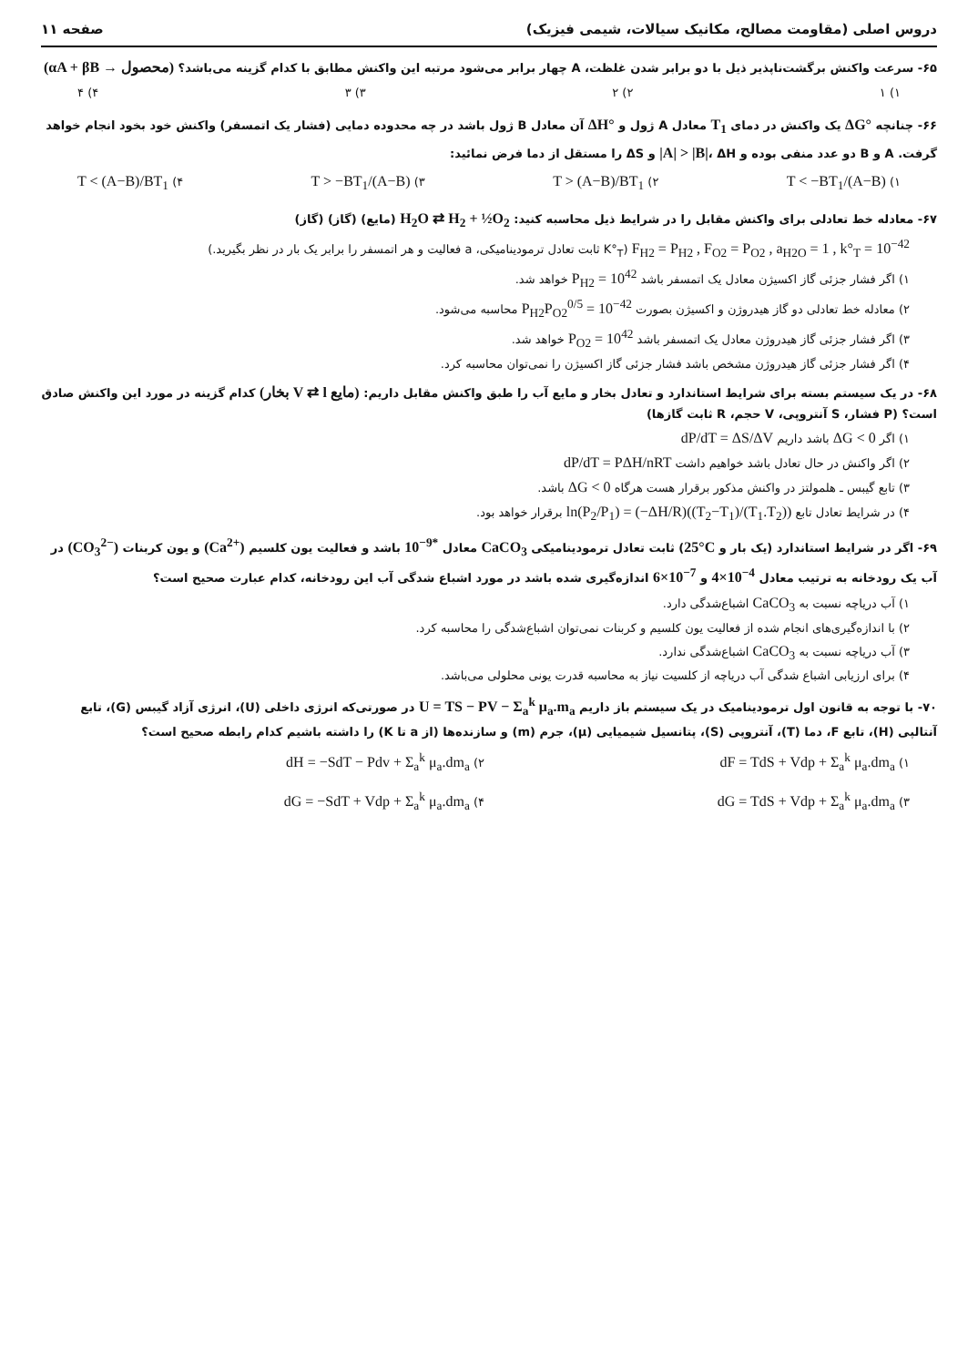دروس اصلی (مقاومت مصالح، مکانیک سیالات، شیمی فیزیک) صفحه ۱۱
۶۵- سرعت واکنش برگشت‌ناپذیر ذیل با دو برابر شدن غلظت، A چهار برابر می‌شود مرتبه این واکنش مطابق با کدام گزینه می‌باشد؟ (αA + βB → محصول)
۱) ۱ ۲) ۲ ۳) ۳ ۴) ۴
۶۶- چنانچه ΔG° یک واکنش در دمای T<sub>1</sub> معادل A ژول و ΔH° آن معادل B ژول باشد در چه محدوده دمایی (فشار یک اتمسفر) واکنش خود بخود انجام خواهد گرفت. A و B دو عدد منفی بوده و |A| > |B|، ΔH و ΔS را مستقل از دما فرض نمائید:
۱) T < −BT<sub>1</sub>/(A−B) ۲) T > (A−B)/BT<sub>1</sub> ۳) T > −BT<sub>1</sub>/(A−B) ۴) T < (A−B)/BT<sub>1</sub>
۶۷- معادله خط تعادلی برای واکنش مقابل را در شرایط ذیل محاسبه کنید: H<sub>2</sub>O ⇄ H<sub>2</sub> + ½O<sub>2</sub> (مایع) (گاز) (گاز)
F<sub>H2</sub> = P<sub>H2</sub> , F<sub>O2</sub> = P<sub>O2</sub> , a<sub>H2O</sub> = 1 , k°<sub>T</sub> = 10<sup>−42</sup> (K°<sub>T</sub> ثابت تعادل ترمودینامیکی، a فعالیت و هر اتمسفر را برابر یک بار در نظر بگیرید.)
۱) اگر فشار جزئی گاز اکسیژن معادل یک اتمسفر باشد P<sub>H2</sub> = 10<sup>42</sup> خواهد شد.
۲) معادله خط تعادلی دو گاز هیدروژن و اکسیژن بصورت P<sub>H2</sub>P<sub>O2</sub><sup>0/5</sup> = 10<sup>−42</sup> محاسبه می‌شود.
۳) اگر فشار جزئی گاز هیدروژن معادل یک اتمسفر باشد P<sub>O2</sub> = 10<sup>42</sup> خواهد شد.
۴) اگر فشار جزئی گاز هیدروژن مشخص باشد فشار جزئی گاز اکسیژن را نمی‌توان محاسبه کرد.
۶۸- در یک سیستم بسته برای شرایط استاندارد و تعادل بخار و مایع آب را طبق واکنش مقابل داریم: (بخار V ⇄ l مایع) کدام گزینه در مورد این واکنش صادق است؟ (P فشار، S آنتروپی، V حجم، R ثابت گازها)
۱) اگر ΔG < 0 باشد داریم dP/dT = ΔS/ΔV
۲) اگر واکنش در حال تعادل باشد خواهیم داشت dP/dT = PΔH/nRT
۳) تابع گیبس ـ هلمولتز در واکنش مذکور برقرار هست هرگاه ΔG < 0 باشد.
۴) در شرایط تعادل تابع ln(P<sub>2</sub>/P<sub>1</sub>) = (−ΔH/R)((T<sub>2</sub>−T<sub>1</sub>)/(T<sub>1</sub>.T<sub>2</sub>)) برقرار خواهد بود.
۶۹- اگر در شرایط استاندارد (یک بار و 25°C) ثابت تعادل ترمودینامیکی CaCO<sub>3</sub> معادل 10<sup>−9*</sup> باشد و فعالیت یون کلسیم (Ca<sup>2+</sup>) و یون کربنات (CO<sub>3</sub><sup>2−</sup>) در آب یک رودخانه به ترتیب معادل 4×10<sup>−4</sup> و 6×10<sup>−7</sup> اندازه‌گیری شده باشد در مورد اشباع شدگی آب این رودخانه، کدام عبارت صحیح است؟
۱) آب دریاچه نسبت به CaCO<sub>3</sub> اشباع‌شدگی دارد.
۲) با اندازه‌گیری‌های انجام شده از فعالیت یون کلسیم و کربنات نمی‌توان اشباع‌شدگی را محاسبه کرد.
۳) آب دریاچه نسبت به CaCO<sub>3</sub> اشباع‌شدگی ندارد.
۴) برای ارزیابی اشباع شدگی آب دریاچه از کلسیت نیاز به محاسبه قدرت یونی محلولی می‌باشد.
۷۰- با توجه به قانون اول ترمودینامیک در یک سیستم باز داریم U = TS − PV − Σ<sub>a</sub><sup>k</sup> μ<sub>a</sub>.m<sub>a</sub> در صورتی‌که انرژی داخلی (U)، انرژی آزاد گیبس (G)، تابع آنتالپی (H)، تابع F، دما (T)، آنتروپی (S)، پتانسیل شیمیایی (μ)، جرم (m) و سازنده‌ها (از a تا K) را داشته باشیم کدام رابطه صحیح است؟
۱) dF = TdS + Vdp + Σ<sub>a</sub><sup>k</sup> μ<sub>a</sub>.dm<sub>a</sub>
۲) dH = −SdT − Pdv + Σ<sub>a</sub><sup>k</sup> μ<sub>a</sub>.dm<sub>a</sub>
۳) dG = TdS + Vdp + Σ<sub>a</sub><sup>k</sup> μ<sub>a</sub>.dm<sub>a</sub>
۴) dG = −SdT + Vdp + Σ<sub>a</sub><sup>k</sup> μ<sub>a</sub>.dm<sub>a</sub>